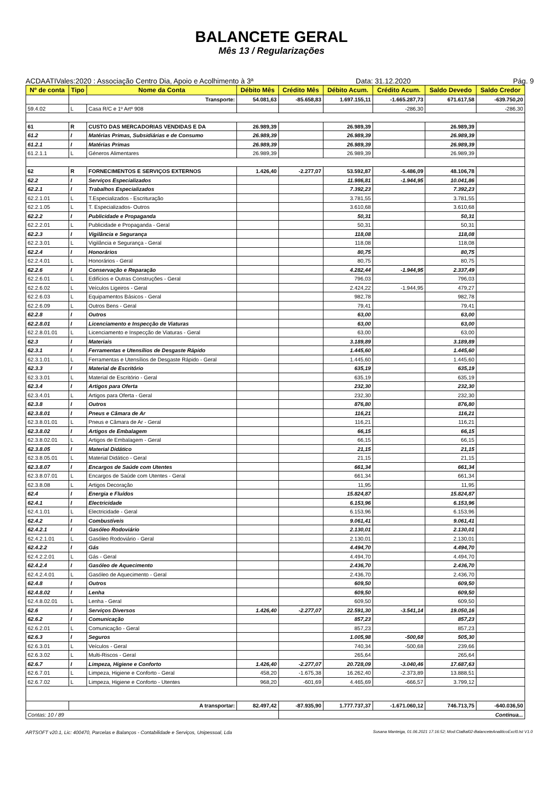BALANCETE GERAL
Mês 13 / Regularizações
ACDAATIVales:2020 : Associação Centro Dia, Apoio e Acolhimento à 3ª Data: 31.12.2020 Pág. 9
| Nº de conta | Tipo | Nome da Conta | Débito Mês | Crédito Mês | Débito Acum. | Crédito Acum. | Saldo Devedo | Saldo Credor |
| --- | --- | --- | --- | --- | --- | --- | --- | --- |
| | Transporte: | | 54.081,63 | -85.658,83 | 1.697.155,11 | -1.665.287,73 | 671.617,58 | -639.750,20 |
| 59.4.02 | L | Casa R/C e 1º Artº 908 | | | | -286,30 | | -286,30 |
| 61 | R | CUSTO DAS MERCADORIAS VENDIDAS E DA | 26.989,39 | | 26.989,39 | | 26.989,39 | |
| 61.2 | I | Matérias Primas, Subsidiárias e de Consumo | 26.989,39 | | 26.989,39 | | 26.989,39 | |
| 61.2.1 | I | Matérias Primas | 26.989,39 | | 26.989,39 | | 26.989,39 | |
| 61.2.1.1 | L | Géneros Alimentares | 26.989,39 | | 26.989,39 | | 26.989,39 | |
| 62 | R | FORNECIMENTOS E SERVIÇOS EXTERNOS | 1.426,40 | -2.277,07 | 53.592,87 | -5.486,09 | 48.106,78 | |
| 62.2 | I | Serviços Especializados | | | 11.986,81 | -1.944,95 | 10.041,86 | |
| 62.2.1 | I | Trabalhos Especializados | | | 7.392,23 | | 7.392,23 | |
| 62.2.1.01 | L | T.Especializados - Escrituração | | | 3.781,55 | | 3.781,55 | |
| 62.2.1.05 | L | T. Especializados- Outros | | | 3.610,68 | | 3.610,68 | |
| 62.2.2 | I | Publicidade e Propaganda | | | 50,31 | | 50,31 | |
| 62.2.2.01 | L | Publicidade e Propaganda - Geral | | | 50,31 | | 50,31 | |
| 62.2.3 | I | Vigilância e Segurança | | | 118,08 | | 118,08 | |
| 62.2.3.01 | L | Vigilância e Segurança - Geral | | | 118,08 | | 118,08 | |
| 62.2.4 | I | Honorários | | | 80,75 | | 80,75 | |
| 62.2.4.01 | L | Honorários - Geral | | | 80,75 | | 80,75 | |
| 62.2.6 | I | Conservação e Reparação | | | 4.282,44 | -1.944,95 | 2.337,49 | |
| 62.2.6.01 | L | Edifícios e Outras Construções - Geral | | | 796,03 | | 796,03 | |
| 62.2.6.02 | L | Veículos Ligeiros - Geral | | | 2.424,22 | -1.944,95 | 479,27 | |
| 62.2.6.03 | L | Equipamentos Básicos - Geral | | | 982,78 | | 982,78 | |
| 62.2.6.09 | L | Outros Bens - Geral | | | 79,41 | | 79,41 | |
| 62.2.8 | I | Outros | | | 63,00 | | 63,00 | |
| 62.2.8.01 | I | Licenciamento e Inspecção de Viaturas | | | 63,00 | | 63,00 | |
| 62.2.8.01.01 | L | Licenciamento e Inspecção de Viaturas - Geral | | | 63,00 | | 63,00 | |
| 62.3 | I | Materiais | | | 3.189,89 | | 3.189,89 | |
| 62.3.1 | I | Ferramentas e Utensílios de Desgaste Rápido | | | 1.445,60 | | 1.445,60 | |
| 62.3.1.01 | L | Ferramentas e Utensílios de Desgaste Rápido - Geral | | | 1.445,60 | | 1.445,60 | |
| 62.3.3 | I | Material de Escritório | | | 635,19 | | 635,19 | |
| 62.3.3.01 | L | Material de Escritório - Geral | | | 635,19 | | 635,19 | |
| 62.3.4 | I | Artigos para Oferta | | | 232,30 | | 232,30 | |
| 62.3.4.01 | L | Artigos para Oferta - Geral | | | 232,30 | | 232,30 | |
| 62.3.8 | I | Outros | | | 876,80 | | 876,80 | |
| 62.3.8.01 | I | Pneus e Câmara de Ar | | | 116,21 | | 116,21 | |
| 62.3.8.01.01 | L | Pneus e Câmara de Ar - Geral | | | 116,21 | | 116,21 | |
| 62.3.8.02 | I | Artigos de Embalagem | | | 66,15 | | 66,15 | |
| 62.3.8.02.01 | L | Artigos de Embalagem - Geral | | | 66,15 | | 66,15 | |
| 62.3.8.05 | I | Material Didático | | | 21,15 | | 21,15 | |
| 62.3.8.05.01 | L | Material Didático - Geral | | | 21,15 | | 21,15 | |
| 62.3.8.07 | I | Encargos de Saúde com Utentes | | | 661,34 | | 661,34 | |
| 62.3.8.07.01 | L | Encargos de Saúde com Utentes - Geral | | | 661,34 | | 661,34 | |
| 62.3.8.08 | L | Artigos Decoração | | | 11,95 | | 11,95 | |
| 62.4 | I | Energia e Fluídos | | | 15.824,87 | | 15.824,87 | |
| 62.4.1 | I | Electricidade | | | 6.153,96 | | 6.153,96 | |
| 62.4.1.01 | L | Electricidade - Geral | | | 6.153,96 | | 6.153,96 | |
| 62.4.2 | I | Combustíveis | | | 9.061,41 | | 9.061,41 | |
| 62.4.2.1 | I | Gasóleo Rodoviário | | | 2.130,01 | | 2.130,01 | |
| 62.4.2.1.01 | L | Gasóleo Rodoviário - Geral | | | 2.130,01 | | 2.130,01 | |
| 62.4.2.2 | I | Gás | | | 4.494,70 | | 4.494,70 | |
| 62.4.2.2.01 | L | Gás - Geral | | | 4.494,70 | | 4.494,70 | |
| 62.4.2.4 | I | Gasóleo de Aquecimento | | | 2.436,70 | | 2.436,70 | |
| 62.4.2.4.01 | L | Gasóleo de Aquecimento - Geral | | | 2.436,70 | | 2.436,70 | |
| 62.4.8 | I | Outros | | | 609,50 | | 609,50 | |
| 62.4.8.02 | I | Lenha | | | 609,50 | | 609,50 | |
| 62.4.8.02.01 | L | Lenha - Geral | | | 609,50 | | 609,50 | |
| 62.6 | I | Serviços Diversos | 1.426,40 | -2.277,07 | 22.591,30 | -3.541,14 | 19.050,16 | |
| 62.6.2 | I | Comunicação | | | 857,23 | | 857,23 | |
| 62.6.2.01 | L | Comunicação - Geral | | | 857,23 | | 857,23 | |
| 62.6.3 | I | Seguros | | | 1.005,98 | -500,68 | 505,30 | |
| 62.6.3.01 | L | Veículos - Geral | | | 740,34 | -500,68 | 239,66 | |
| 62.6.3.02 | L | Multi-Riscos - Geral | | | 265,64 | | 265,64 | |
| 62.6.7 | I | Limpeza, Higiene e Conforto | 1.426,40 | -2.277,07 | 20.728,09 | -3.040,46 | 17.687,63 | |
| 62.6.7.01 | L | Limpeza, Higiene e Conforto - Geral | 458,20 | -1.675,38 | 16.262,40 | -2.373,89 | 13.888,51 | |
| 62.6.7.02 | L | Limpeza, Higiene e Conforto - Utentes | 968,20 | -601,69 | 4.465,69 | -666,57 | 3.799,12 | |
| | A transportar: | | 82.497,42 | -87.935,90 | 1.777.737,37 | -1.671.060,12 | 746.713,75 | -640.036,50 |
| Contas: 10 / 89 | | | | Continua... | | | | |
ARTSOFT v20.1, Lic: 400470, Parcelas e Balanços - Contabilidade e Serviços, Unipessoal, Lda Susana Manteiga, 01.06.2021 17:16:52; Mod:CtaBal02-BalanceteAnaliticoExcl0.lst V1.0